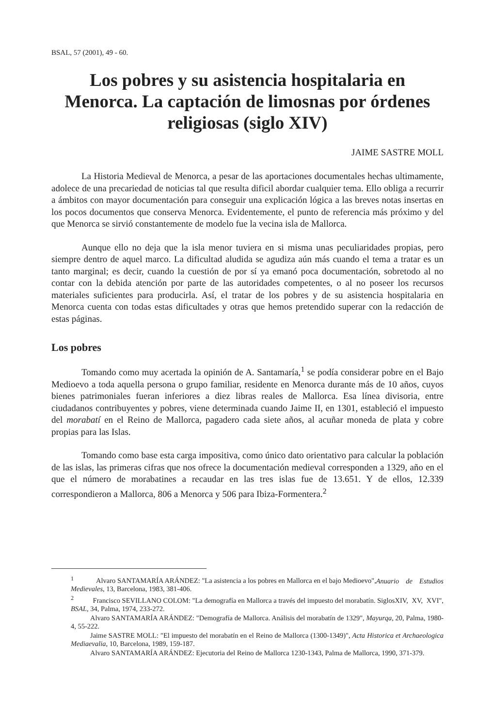BSAL, 57 (2001), 49 - 60.
Los pobres y su asistencia hospitalaria en Menorca. La captación de limosnas por órdenes religiosas (siglo XIV)
JAIME SASTRE MOLL
La Historia Medieval de Menorca, a pesar de las aportaciones documentales hechas ultimamente, adolece de una precariedad de noticias tal que resulta dificil abordar cualquier tema. Ello obliga a recurrir a ámbitos con mayor documentación para conseguir una explicación lógica a las breves notas insertas en los pocos documentos que conserva Menorca. Evidentemente, el punto de referencia más próximo y del que Menorca se sirvió constantemente de modelo fue la vecina isla de Mallorca.
Aunque ello no deja que la isla menor tuviera en si misma unas peculiaridades propias, pero siempre dentro de aquel marco. La dificultad aludida se agudiza aún más cuando el tema a tratar es un tanto marginal; es decir, cuando la cuestión de por sí ya emanó poca documentación, sobretodo al no contar con la debida atención por parte de las autoridades competentes, o al no poseer los recursos materiales suficientes para producirla. Así, el tratar de los pobres y de su asistencia hospitalaria en Menorca cuenta con todas estas dificultades y otras que hemos pretendido superar con la redacción de estas páginas.
Los pobres
Tomando como muy acertada la opinión de A. Santamaría,<sup>1</sup> se podía considerar pobre en el Bajo Medioevo a toda aquella persona o grupo familiar, residente en Menorca durante más de 10 años, cuyos bienes patrimoniales fueran inferiores a diez libras reales de Mallorca. Esa línea divisoria, entre ciudadanos contribuyentes y pobres, viene determinada cuando Jaime II, en 1301, estableció el impuesto del morabatí en el Reino de Mallorca, pagadero cada siete años, al acuñar moneda de plata y cobre propias para las Islas.
Tomando como base esta carga impositiva, como único dato orientativo para calcular la población de las islas, las primeras cifras que nos ofrece la documentación medieval corresponden a 1329, año en el que el número de morabatines a recaudar en las tres islas fue de 13.651. Y de ellos, 12.339 correspondieron a Mallorca, 806 a Menorca y 506 para Ibiza-Formentera.<sup>2</sup>
<sup>1</sup> Alvaro SANTAMARÍA ARÁNDEZ: "La asistencia a los pobres en Mallorca en el bajo Medioevo", Anuario de Estudios Medievales, 13, Barcelona, 1983, 381-406.
<sup>2</sup> Francisco SEVILLANO COLOM: "La demografía en Mallorca a través del impuesto del morabatín. Siglos XIV, XV, XVI", BSAL, 34, Palma, 1974, 233-272.
Alvaro SANTAMARÍA ARÁNDEZ: "Demografía de Mallorca. Análisis del morabatín de 1329", Mayurqa, 20, Palma, 1980-4, 55-222.
Jaime SASTRE MOLL: "El impuesto del morabatín en el Reino de Mallorca (1300-1349)", Acta Historica et Archaeologica Mediaevalia, 10, Barcelona, 1989, 159-187.
Alvaro SANTAMARÍA ARÁNDEZ: Ejecutoria del Reino de Mallorca 1230-1343, Palma de Mallorca, 1990, 371-379.